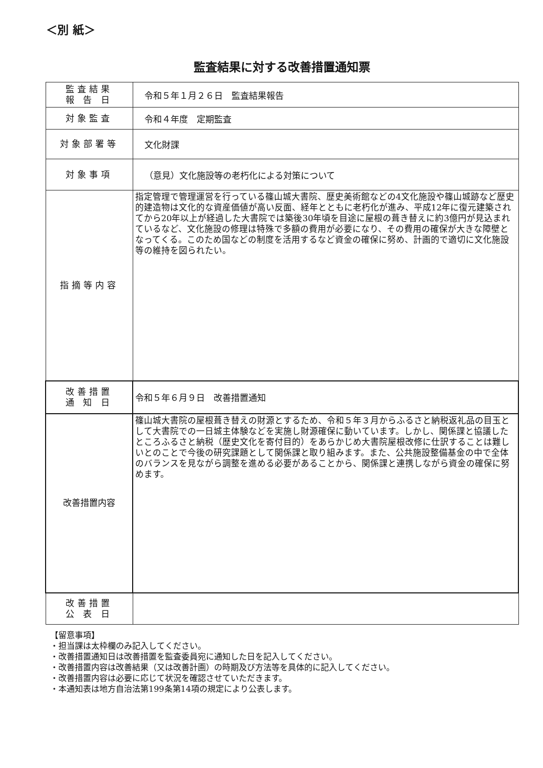＜別 紙＞
監査結果に対する改善措置通知票
| 監査結果 報 告 日 | 令和５年１月２６日 監査結果報告 |
| 対象監査 | 令和４年度 定期監査 |
| 対象部署等 | 文化財課 |
| 対象事項 | （意見）文化施設等の老朽化による対策について |
| 指摘等内容 | 指定管理で管理運営を行っている篠山城大書院、歴史美術館などの4文化施設や篠山城跡など歴史的建造物は文化的な資産価値が高い反面、経年とともに老朽化が進み、平成12年に復元建築されてから20年以上が経過した大書院では築後30年頃を目途に屋根の葺き替えに約3億円が見込まれているなど、文化施設の修理は特殊で多額の費用が必要になり、その費用の確保が大きな障壁となってくる。このため国などの制度を活用するなど資金の確保に努め、計画的で適切に文化施設等の維持を図られたい。 |
| 改善措置 通 知 日 | 令和５年６月９日 改善措置通知 |
| 改善措置内容 | 篠山城大書院の屋根葺き替えの財源とするため、令和５年３月からふるさと納税返礼品の目玉として大書院での一日城主体験などを実施し財源確保に動いています。しかし、関係課と協議したところふるさと納税（歴史文化を寄付目的）をあらかじめ大書院屋根改修に仕訳することは難しいとのことで今後の研究課題として関係課と取り組みます。また、公共施設整備基金の中で全体のバランスを見ながら調整を進める必要があることから、関係課と連携しながら資金の確保に努めます。 |
| 改善措置 公 表 日 | |
【留意事項】
・担当課は太枠欄のみ記入してください。
・改善措置通知日は改善措置を監査委員宛に通知した日を記入してください。
・改善措置内容は改善結果（又は改善計画）の時期及び方法等を具体的に記入してください。
・改善措置内容は必要に応じて状況を確認させていただきます。
・本通知表は地方自治法第199条第14項の規定により公表します。